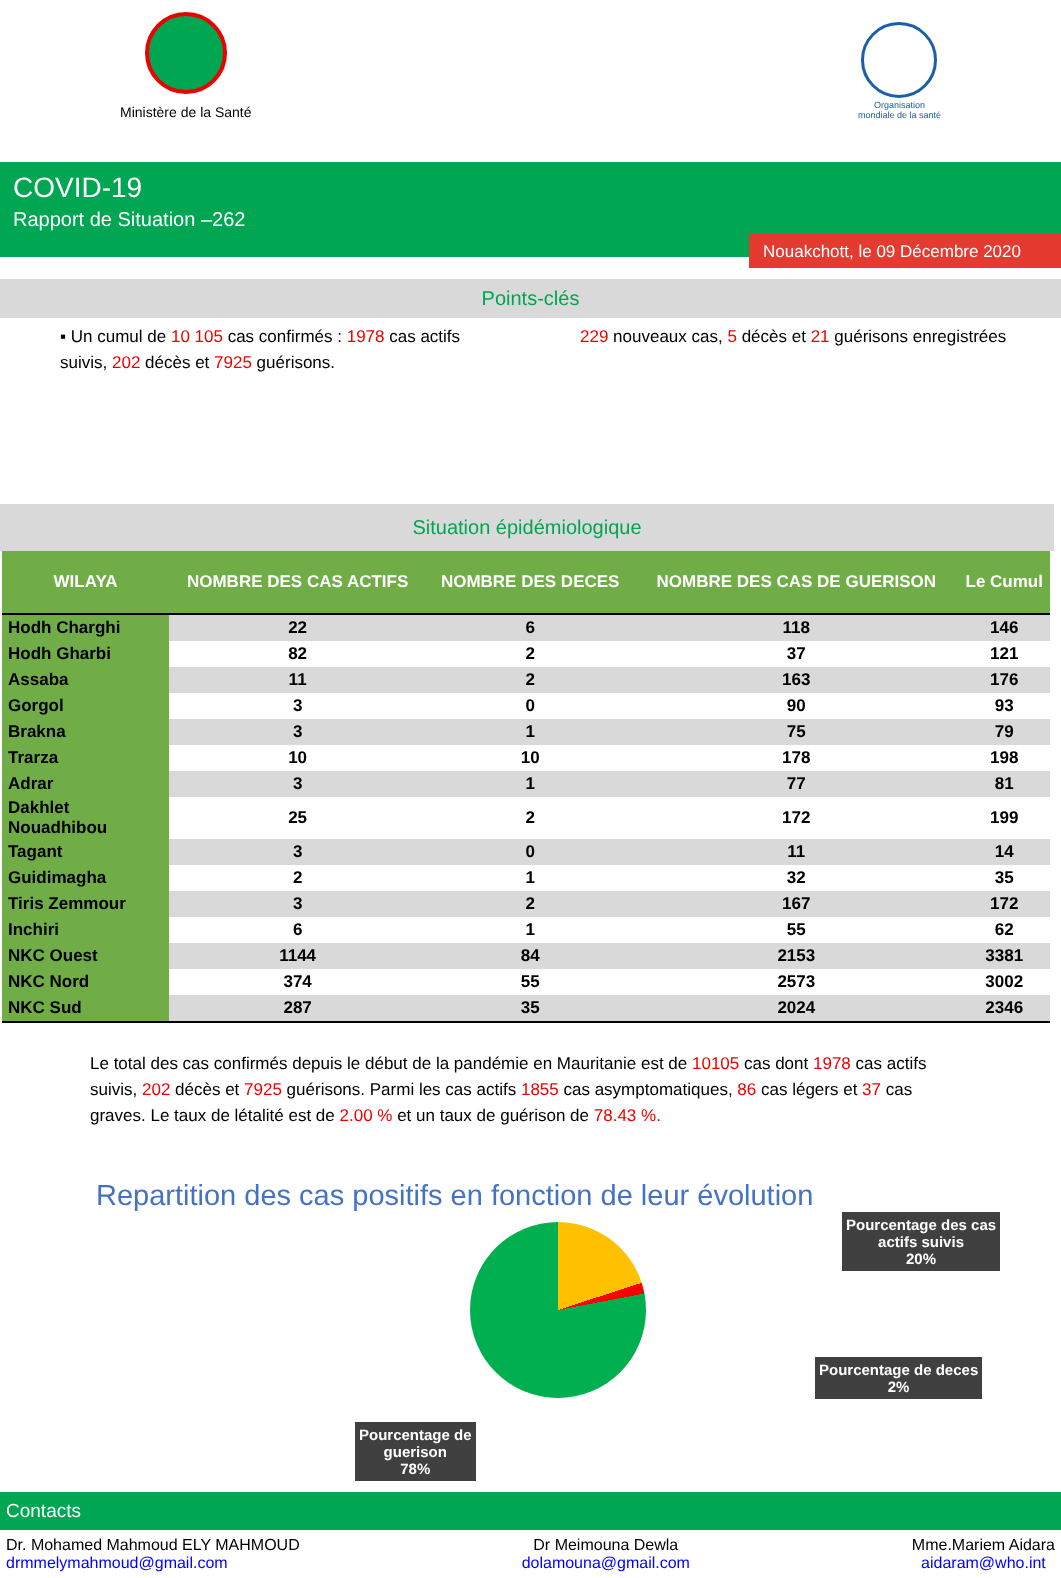Ministère de la Santé
Organisation
mondiale de la santé
COVID-19
Rapport de Situation –262
Nouakchott, le 09 Décembre 2020
Points-clés
▪ Un cumul de 10 105 cas confirmés : 1978 cas actifs suivis, 202 décès et 7925 guérisons.
229 nouveaux cas, 5 décès et 21 guérisons enregistrées
Situation épidémiologique
| WILAYA | NOMBRE DES CAS ACTIFS | NOMBRE DES DECES | NOMBRE DES CAS DE GUERISON | Le Cumul |
| --- | --- | --- | --- | --- |
| Hodh Charghi | 22 | 6 | 118 | 146 |
| Hodh Gharbi | 82 | 2 | 37 | 121 |
| Assaba | 11 | 2 | 163 | 176 |
| Gorgol | 3 | 0 | 90 | 93 |
| Brakna | 3 | 1 | 75 | 79 |
| Trarza | 10 | 10 | 178 | 198 |
| Adrar | 3 | 1 | 77 | 81 |
| Dakhlet Nouadhibou | 25 | 2 | 172 | 199 |
| Tagant | 3 | 0 | 11 | 14 |
| Guidimagha | 2 | 1 | 32 | 35 |
| Tiris Zemmour | 3 | 2 | 167 | 172 |
| Inchiri | 6 | 1 | 55 | 62 |
| NKC Ouest | 1144 | 84 | 2153 | 3381 |
| NKC Nord | 374 | 55 | 2573 | 3002 |
| NKC Sud | 287 | 35 | 2024 | 2346 |
Le total des cas confirmés depuis le début de la pandémie en Mauritanie est de 10105 cas dont 1978 cas actifs suivis, 202 décès et 7925 guérisons. Parmi les cas actifs 1855 cas asymptomatiques, 86 cas légers et 37 cas graves. Le taux de létalité est de 2.00 % et un taux de guérison de 78.43 %.
Repartition des cas positifs en fonction de leur évolution
Pourcentage des cas
actifs suivis
20%
Pourcentage de deces
2%
Pourcentage de
guerison
78%
Contacts
Dr. Mohamed Mahmoud ELY MAHMOUD
drmmelymahmoud@gmail.com
Dr Meimouna Dewla
dolamouna@gmail.com
Mme.Mariem Aidara
aidaram@who.int